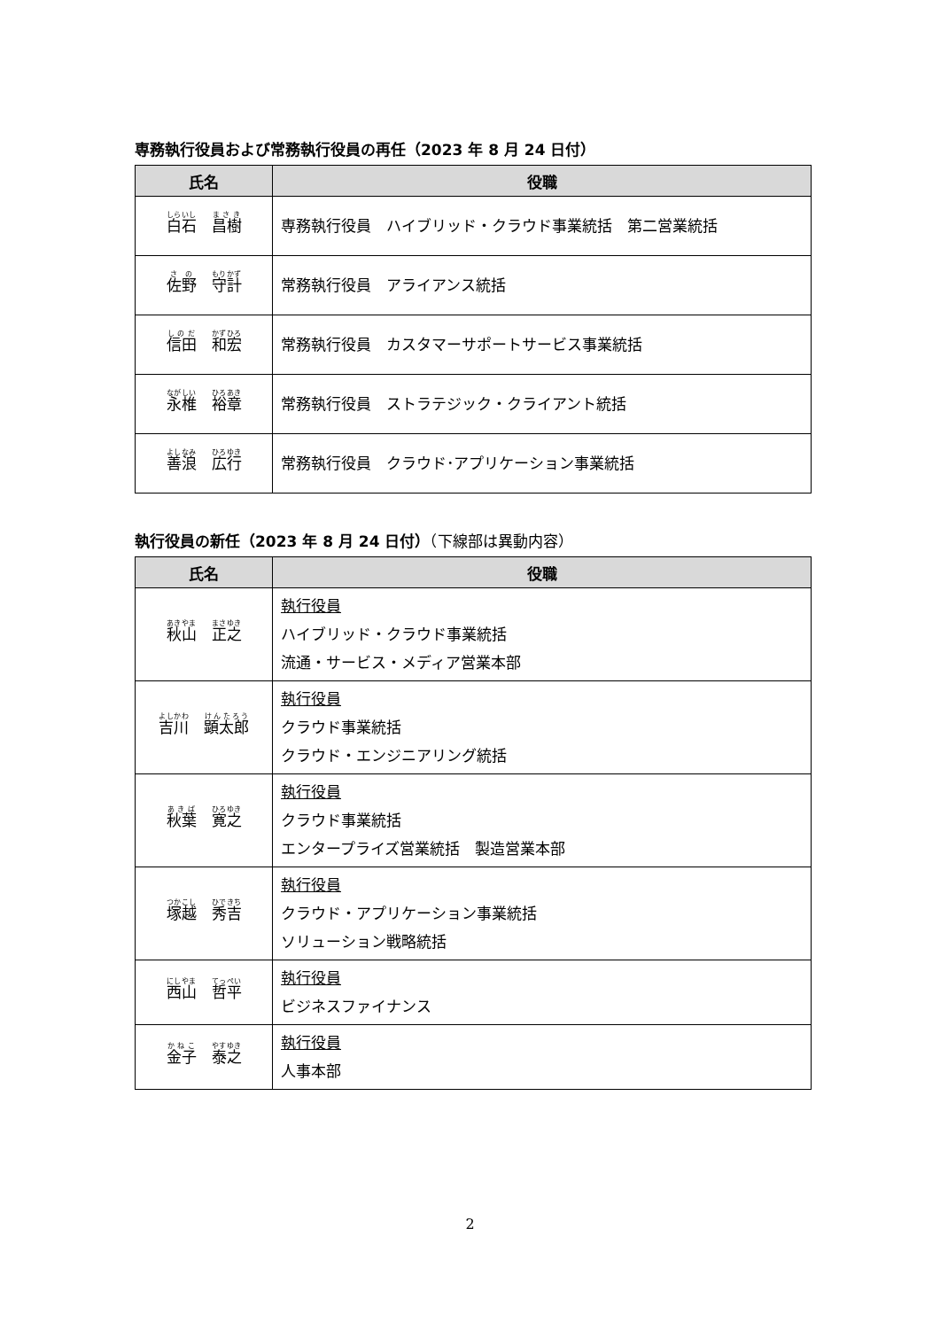専務執行役員および常務執行役員の再任（2023 年 8 月 24 日付）
| 氏名 | 役職 |
| --- | --- |
| 白石 昌樹 | 専務執行役員 ハイブリッド・クラウド事業統括 第二営業統括 |
| 佐野 守計 | 常務執行役員 アライアンス統括 |
| 信田 和宏 | 常務執行役員 カスタマーサポートサービス事業統括 |
| 永椎 裕章 | 常務執行役員 ストラテジック・クライアント統括 |
| 善浪 広行 | 常務執行役員 クラウド･アプリケーション事業統括 |
執行役員の新任（2023 年 8 月 24 日付）（下線部は異動内容）
| 氏名 | 役職 |
| --- | --- |
| 秋山 正之 | 執行役員 ハイブリッド・クラウド事業統括 流通・サービス・メディア営業本部 |
| 吉川 顕太郎 | 執行役員 クラウド事業統括 クラウド・エンジニアリング統括 |
| 秋葉 寛之 | 執行役員 クラウド事業統括 エンタープライズ営業統括 製造営業本部 |
| 塚越 秀吉 | 執行役員 クラウド・アプリケーション事業統括 ソリューション戦略統括 |
| 西山 哲平 | 執行役員 ビジネスファイナンス |
| 金子 泰之 | 執行役員 人事本部 |
2